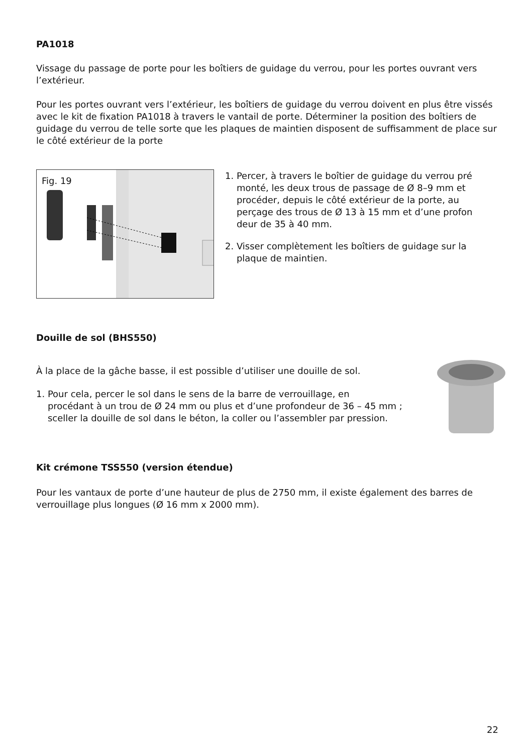PA1018
Vissage du passage de porte pour les boîtiers de guidage du verrou, pour les portes ouvrant vers l’extérieur.
Pour les portes ouvrant vers l’extérieur, les boîtiers de guidage du verrou doivent en plus être vissés avec le kit de fixation PA1018 à travers le vantail de porte. Déterminer la position des boîtiers de guidage du verrou de telle sorte que les plaques de maintien disposent de suffisam­ment de place sur le côté extérieur de la porte
Fig. 19
1. Percer, à travers le boîtier de guidage du verrou pré
monté, les deux trous de passage de Ø 8–9 mm et
procéder, depuis le côté extérieur de la porte, au
perçage des trous de Ø 13 à 15 mm et d’une profon­
deur de 35 à 40 mm.
2. Visser complètement les boîtiers de guidage sur la
plaque de maintien.
Douille de sol (BHS550)
À la place de la gâche basse, il est possible d’utiliser une douille de sol.
1. Pour cela, percer le sol dans le sens de la barre de verrouillage, en
procédant à un trou de Ø 24 mm ou plus et d’une profondeur de 36 – 45 mm ;
sceller la douille de sol dans le béton, la coller ou l’assembler par pression.
Kit crémone TSS550 (version étendue)
Pour les vantaux de porte d’une hauteur de plus de 2750 mm, il existe également des barres de verrouillage plus longues (Ø 16 mm x 2000 mm).
22